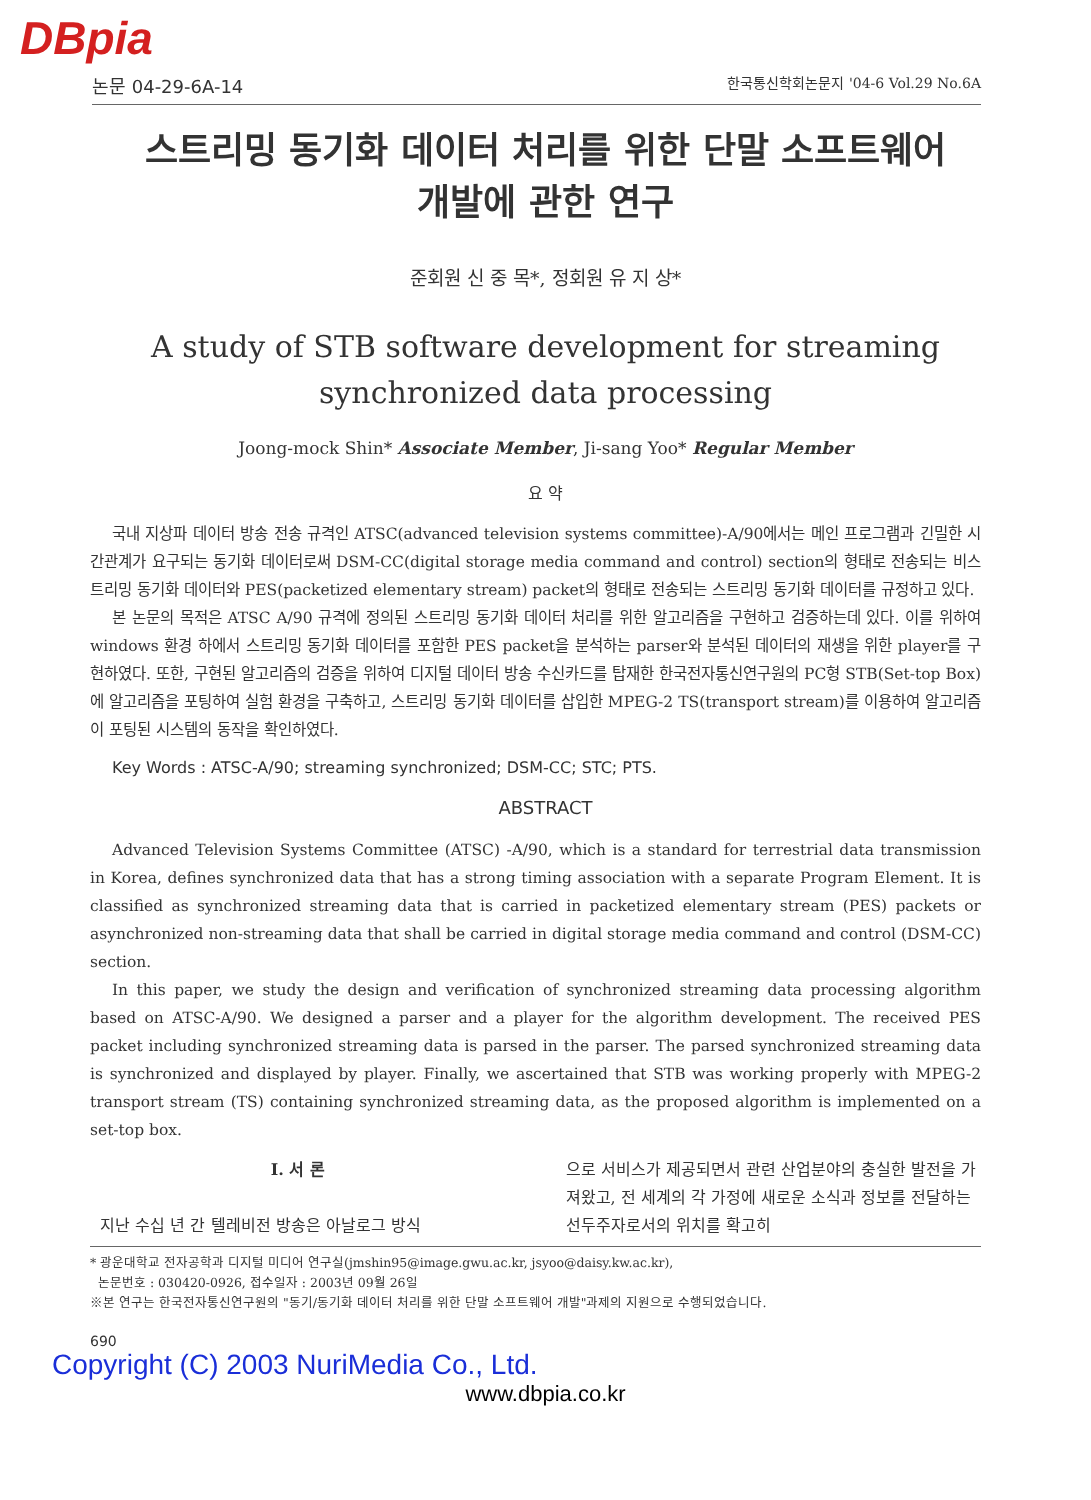DBpia
논문 04-29-6A-14 한국통신학회논문지 '04-6 Vol.29 No.6A
스트리밍 동기화 데이터 처리를 위한 단말 소프트웨어
개발에 관한 연구
준회원 신 중 목*, 정회원 유 지 상*
A study of STB software development for streaming synchronized data processing
Joong-mock Shin* Associate Member, Ji-sang Yoo* Regular Member
요 약
국내 지상파 데이터 방송 전송 규격인 ATSC(advanced television systems committee)-A/90에서는 메인 프로그램과 긴밀한 시간관계가 요구되는 동기화 데이터로써 DSM-CC(digital storage media command and control) section의 형태로 전송되는 비스트리밍 동기화 데이터와 PES(packetized elementary stream) packet의 형태로 전송되는 스트리밍 동기화 데이터를 규정하고 있다.
본 논문의 목적은 ATSC A/90 규격에 정의된 스트리밍 동기화 데이터 처리를 위한 알고리즘을 구현하고 검증하는데 있다. 이를 위하여 windows 환경 하에서 스트리밍 동기화 데이터를 포함한 PES packet을 분석하는 parser와 분석된 데이터의 재생을 위한 player를 구현하였다. 또한, 구현된 알고리즘의 검증을 위하여 디지털 데이터 방송 수신카드를 탑재한 한국전자통신연구원의 PC형 STB(Set-top Box)에 알고리즘을 포팅하여 실험 환경을 구축하고, 스트리밍 동기화 데이터를 삽입한 MPEG-2 TS(transport stream)를 이용하여 알고리즘이 포팅된 시스템의 동작을 확인하였다.
Key Words : ATSC-A/90; streaming synchronized; DSM-CC; STC; PTS.
ABSTRACT
Advanced Television Systems Committee (ATSC) -A/90, which is a standard for terrestrial data transmission in Korea, defines synchronized data that has a strong timing association with a separate Program Element. It is classified as synchronized streaming data that is carried in packetized elementary stream (PES) packets or asynchronized non-streaming data that shall be carried in digital storage media command and control (DSM-CC) section.
In this paper, we study the design and verification of synchronized streaming data processing algorithm based on ATSC-A/90. We designed a parser and a player for the algorithm development. The received PES packet including synchronized streaming data is parsed in the parser. The parsed synchronized streaming data is synchronized and displayed by player. Finally, we ascertained that STB was working properly with MPEG-2 transport stream (TS) containing synchronized streaming data, as the proposed algorithm is implemented on a set-top box.
Ⅰ. 서 론
지난 수십 년 간 텔레비전 방송은 아날로그 방식
으로 서비스가 제공되면서 관련 산업분야의 충실한 발전을 가져왔고, 전 세계의 각 가정에 새로운 소식과 정보를 전달하는 선두주자로서의 위치를 확고히
* 광운대학교 전자공학과 디지털 미디어 연구실(jmshin95@image.gwu.ac.kr, jsyoo@daisy.kw.ac.kr),
논문번호 : 030420-0926, 접수일자 : 2003년 09월 26일
※본 연구는 한국전자통신연구원의 "동기/동기화 데이터 처리를 위한 단말 소프트웨어 개발"과제의 지원으로 수행되었습니다.
690
Copyright (C) 2003 NuriMedia Co., Ltd.
www.dbpia.co.kr